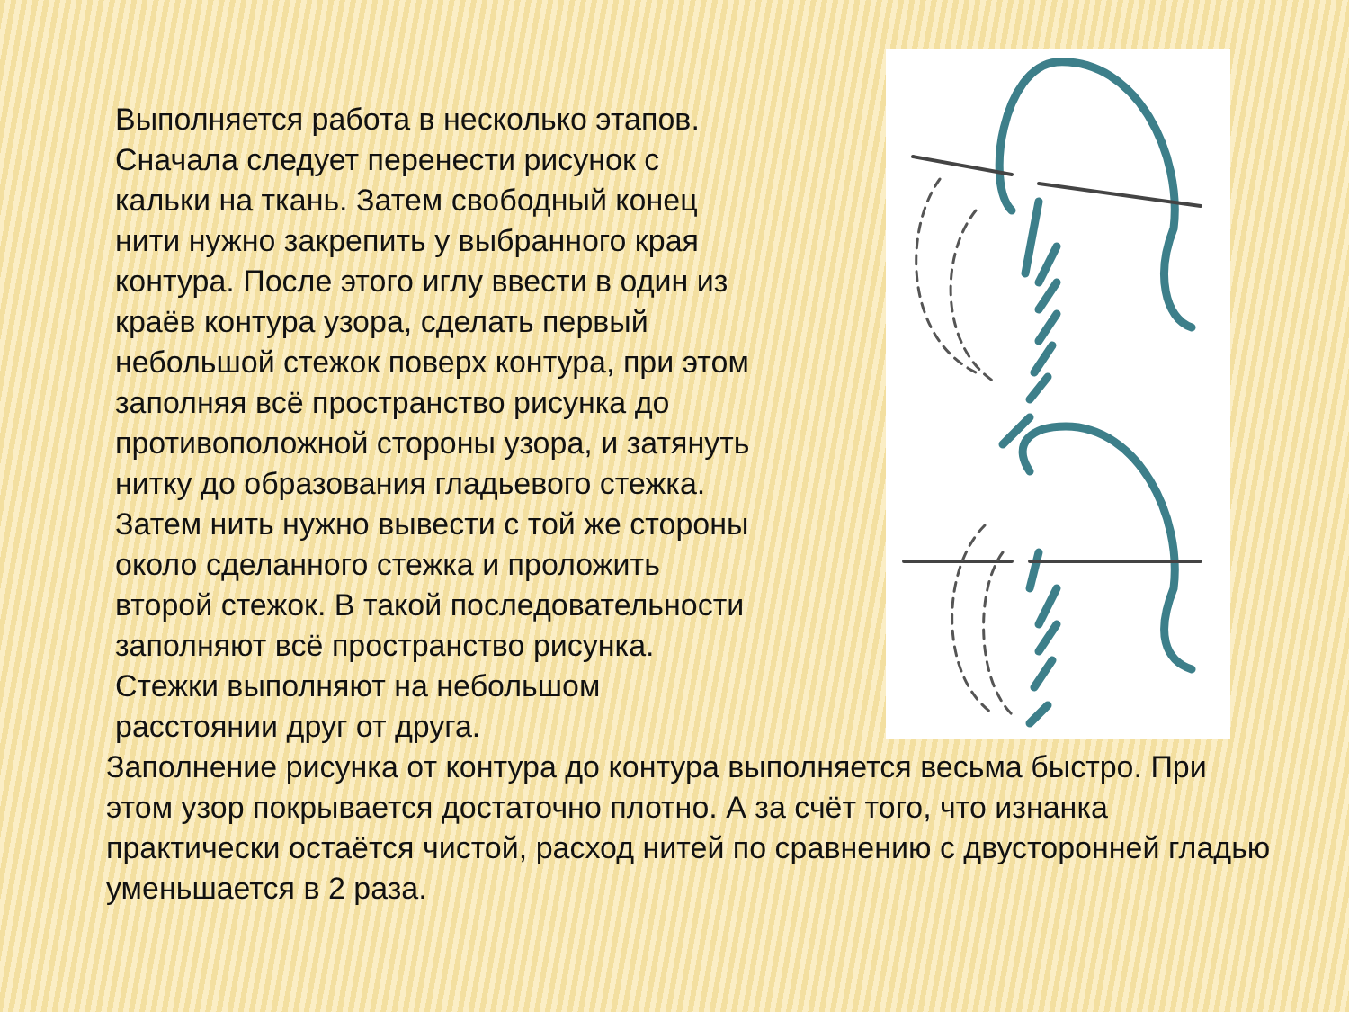Выполняется работа в несколько этапов. Сначала следует перенести рисунок с кальки на ткань. Затем свободный конец нити нужно закрепить у выбранного края контура. После этого иглу ввести в один из краёв контура узора, сделать первый небольшой стежок поверх контура, при этом заполняя всё пространство рисунка до противоположной стороны узора, и затянуть нитку до образования гладьевого стежка. Затем нить нужно вывести с той же стороны около сделанного стежка и проложить второй стежок. В такой последовательности заполняют всё пространство рисунка. Стежки выполняют на небольшом расстоянии друг от друга.
Заполнение рисунка от контура до контура выполняется весьма быстро. При этом узор покрывается достаточно плотно. А за счёт того, что изнанка практически остаётся чистой, расход нитей по сравнению с двусторонней гладью уменьшается в 2 раза.